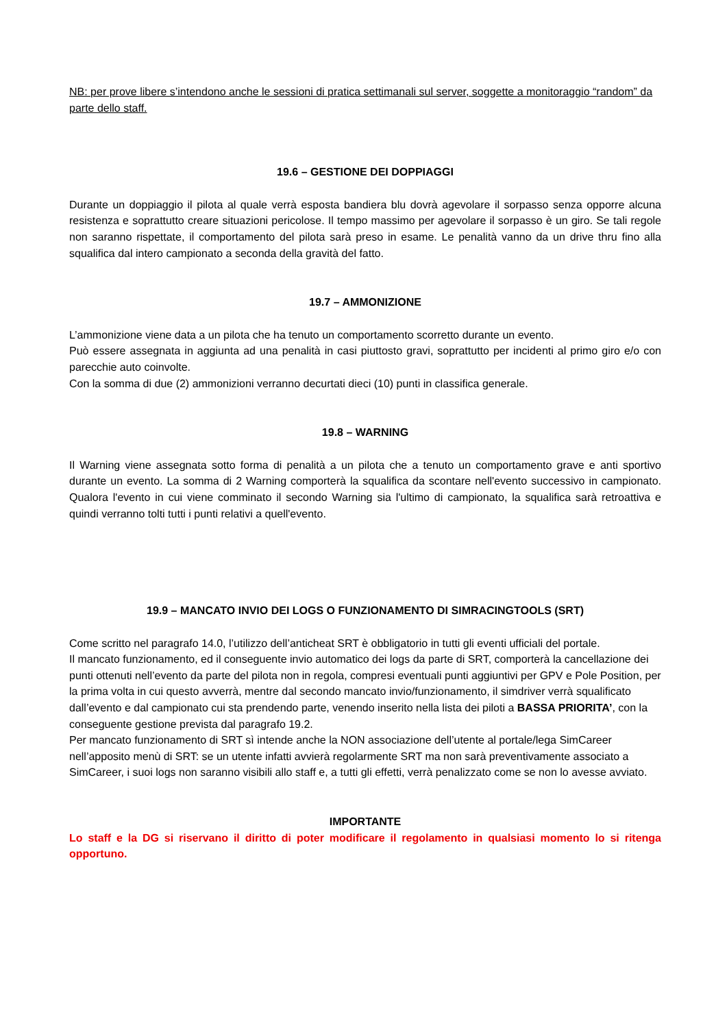NB: per prove libere s’intendono anche le sessioni di pratica settimanali sul server, soggette a monitoraggio “random” da parte dello staff.
19.6 – GESTIONE DEI DOPPIAGGI
Durante un doppiaggio il pilota al quale verrà esposta bandiera blu dovrà agevolare il sorpasso senza opporre alcuna resistenza e soprattutto creare situazioni pericolose. Il tempo massimo per agevolare il sorpasso è un giro. Se tali regole non saranno rispettate, il comportamento del pilota sarà preso in esame. Le penalità vanno da un drive thru fino alla squalifica dal intero campionato a seconda della gravità del fatto.
19.7 – AMMONIZIONE
L’ammonizione viene data a un pilota che ha tenuto un comportamento scorretto durante un evento.
Può essere assegnata in aggiunta ad una penalità in casi piuttosto gravi, soprattutto per incidenti al primo giro e/o con parecchie auto coinvolte.
Con la somma di due (2) ammonizioni verranno decurtati dieci (10) punti in classifica generale.
19.8 – WARNING
Il Warning viene assegnata sotto forma di penalità a un pilota che a tenuto un comportamento grave e anti sportivo durante un evento. La somma di 2 Warning comporterà la squalifica da scontare nell'evento successivo in campionato. Qualora l'evento in cui viene comminato il secondo Warning sia l'ultimo di campionato, la squalifica sarà retroattiva e quindi verranno tolti tutti i punti relativi a quell'evento.
19.9 – MANCATO INVIO DEI LOGS O FUNZIONAMENTO DI SIMRACINGTOOLS (SRT)
Come scritto nel paragrafo 14.0, l’utilizzo dell’anticheat SRT è obbligatorio in tutti gli eventi ufficiali del portale.
Il mancato funzionamento, ed il conseguente invio automatico dei logs da parte di SRT, comporterà la cancellazione dei punti ottenuti nell’evento da parte del pilota non in regola, compresi eventuali punti aggiuntivi per GPV e Pole Position, per la prima volta in cui questo avverrà, mentre dal secondo mancato invio/funzionamento, il simdriver verrà squalificato dall’evento e dal campionato cui sta prendendo parte, venendo inserito nella lista dei piloti a BASSA PRIORITA’, con la conseguente gestione prevista dal paragrafo 19.2.
Per mancato funzionamento di SRT sì intende anche la NON associazione dell’utente al portale/lega SimCareer nell’apposito menù di SRT: se un utente infatti avvierà regolarmente SRT ma non sarà preventivamente associato a SimCareer, i suoi logs non saranno visibili allo staff e, a tutti gli effetti, verrà penalizzato come se non lo avesse avviato.
IMPORTANTE
Lo staff e la DG si riservano il diritto di poter modificare il regolamento in qualsiasi momento lo si ritenga opportuno.